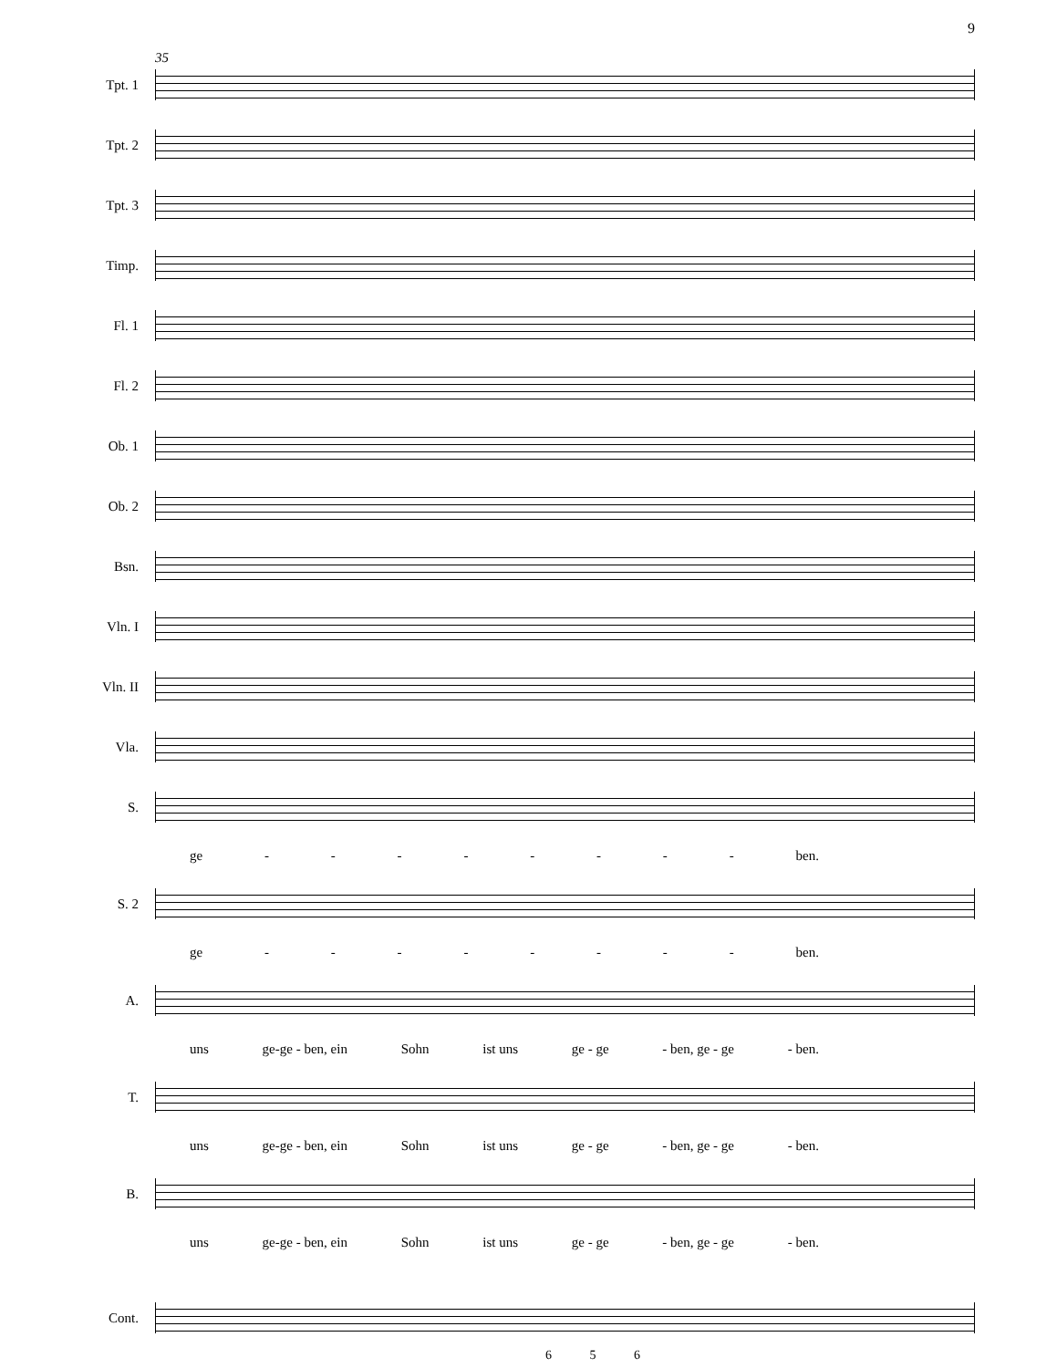9
35
Tpt. 1
Tpt. 2
Tpt. 3
Timp.
Fl. 1
Fl. 2
Ob. 1
Ob. 2
Bsn.
Vln. I
Vln. II
Vla.
S.
ge - - - - - - - - ben.
S. 2
ge - - - - - - - - ben.
A.
uns ge-ge - ben, ein Sohn ist uns ge - ge - ben, ge - ge - ben.
T.
uns ge-ge - ben, ein Sohn ist uns ge - ge - ben, ge - ge - ben.
B.
uns ge-ge - ben, ein Sohn ist uns ge - ge - ben, ge - ge - ben.
Cont.
6 5 6